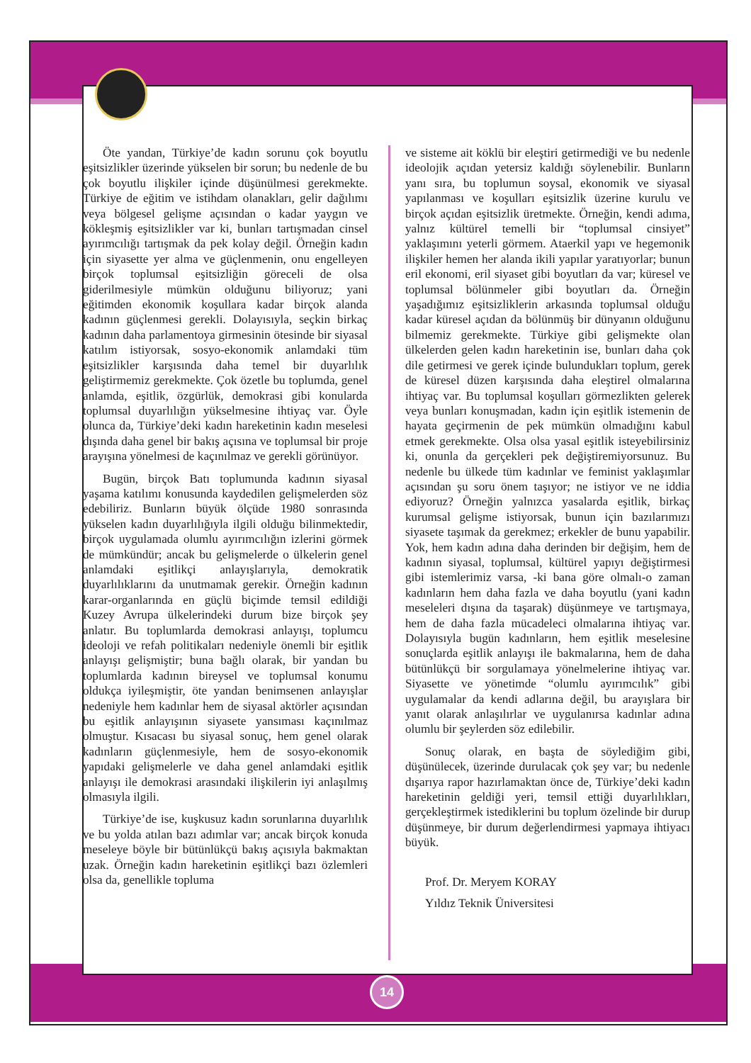Öte yandan, Türkiye’de kadın sorunu çok boyutlu eşitsizlikler üzerinde yükselen bir sorun; bu nedenle de bu çok boyutlu ilişkiler içinde düşünülmesi gerekmekte. Türkiye de eğitim ve istihdam olanakları, gelir dağılımı veya bölgesel gelişme açısından o kadar yaygın ve kökleşmiş eşitsizlikler var ki, bunları tartışmadan cinsel ayırımcılığı tartışmak da pek kolay değil. Örneğin kadın için siyasette yer alma ve güçlenmenin, onu engelleyen birçok toplumsal eşitsizliğin göreceli de olsa giderilmesiyle mümkün olduğunu biliyoruz; yani eğitimden ekonomik koşullara kadar birçok alanda kadının güçlenmesi gerekli. Dolayısıyla, seçkin birkaç kadının daha parlamentoya girmesinin ötesinde bir siyasal katılım istiyorsak, sosyo-ekonomik anlamdaki tüm eşitsizlikler karşısında daha temel bir duyarlılık geliştirmemiz gerekmekte. Çok özetle bu toplumda, genel anlamda, eşitlik, özgürlük, demokrasi gibi konularda toplumsal duyarlılığın yükselmesine ihtiyaç var. Öyle olunca da, Türkiye’deki kadın hareketinin kadın meselesi dışında daha genel bir bakış açısına ve toplumsal bir proje arayışına yönelmesi de kaçınılmaz ve gerekli görünüyor.
Bugün, birçok Batı toplumunda kadının siyasal yaşama katılımı konusunda kaydedilen gelişmelerden söz edebiliriz. Bunların büyük ölçüde 1980 sonrasında yükselen kadın duyarlılığıyla ilgili olduğu bilinmektedir, birçok uygulamada olumlu ayırımcılığın izlerini görmek de mümkündür; ancak bu gelişmelerde o ülkelerin genel anlamdaki eşitlikçi anlayışlarıyla, demokratik duyarlılıklarını da unutmamak gerekir. Örneğin kadının karar-organlarında en güçlü biçimde temsil edildiği Kuzey Avrupa ülkelerindeki durum bize birçok şey anlatır. Bu toplumlarda demokrasi anlayışı, toplumcu ideoloji ve refah politikaları nedeniyle önemli bir eşitlik anlayışı gelişmiştir; buna bağlı olarak, bir yandan bu toplumlarda kadının bireysel ve toplumsal konumu oldukça iyileşmiştir, öte yandan benimsenen anlayışlar nedeniyle hem kadınlar hem de siyasal aktörler açısından bu eşitlik anlayışının siyasete yansıması kaçınılmaz olmuştur. Kısacası bu siyasal sonuç, hem genel olarak kadınların güçlenmesiyle, hem de sosyo-ekonomik yapıdaki gelişmelerle ve daha genel anlamdaki eşitlik anlayışı ile demokrasi arasındaki ilişkilerin iyi anlaşılmış olmasıyla ilgili.
Türkiye’de ise, kuşkusuz kadın sorunlarına duyarlılık ve bu yolda atılan bazı adımlar var; ancak birçok konuda meseleye böyle bir bütünlükçü bakış açısıyla bakmaktan uzak. Örneğin kadın hareketinin eşitlikçi bazı özlemleri olsa da, genellikle topluma
ve sisteme ait köklü bir eleştiri getirmediği ve bu nedenle ideolojik açıdan yetersiz kaldığı söylenebilir. Bunların yanı sıra, bu toplumun soysal, ekonomik ve siyasal yapılanması ve koşulları eşitsizlik üzerine kurulu ve birçok açıdan eşitsizlik üretmekte. Örneğin, kendi adıma, yalnız kültürel temelli bir “toplumsal cinsiyet” yaklaşımını yeterli görmem. Ataerkil yapı ve hegemonik ilişkiler hemen her alanda ikili yapılar yaratıyorlar; bunun eril ekonomi, eril siyaset gibi boyutları da var; küresel ve toplumsal bölünmeler gibi boyutları da. Örneğin yaşadığımız eşitsizliklerin arkasında toplumsal olduğu kadar küresel açıdan da bölünmüş bir dünyanın olduğunu bilmemiz gerekmekte. Türkiye gibi gelişmekte olan ülkelerden gelen kadın hareketinin ise, bunları daha çok dile getirmesi ve gerek içinde bulundukları toplum, gerek de küresel düzen karşısında daha eleştirel olmalarına ihtiyaç var. Bu toplumsal koşulları görmezlikten gelerek veya bunları konuşmadan, kadın için eşitlik istemenin de hayata geçirmenin de pek mümkün olmadığını kabul etmek gerekmekte. Olsa olsa yasal eşitlik isteyebilirsiniz ki, onunla da gerçekleri pek değiştiremiyorsunuz. Bu nedenle bu ülkede tüm kadınlar ve feminist yaklaşımlar açısından şu soru önem taşıyor; ne istiyor ve ne iddia ediyoruz? Örneğin yalnızca yasalarda eşitlik, birkaç kurumsal gelişme istiyorsak, bunun için bazılarımızı siyasete taşımak da gerekmez; erkekler de bunu yapabilir. Yok, hem kadın adına daha derinden bir değişim, hem de kadının siyasal, toplumsal, kültürel yapıyı değiştirmesi gibi istemlerimiz varsa, -ki bana göre olmalı-o zaman kadınların hem daha fazla ve daha boyutlu (yani kadın meseleleri dışına da taşarak) düşünmeye ve tartışmaya, hem de daha fazla mücadeleci olmalarına ihtiyaç var. Dolayısıyla bugün kadınların, hem eşitlik meselesine sonuçlarda eşitlik anlayışı ile bakmalarına, hem de daha bütünlükçü bir sorgulamaya yönelmelerine ihtiyaç var. Siyasette ve yönetimde “olumlu ayırımcılık” gibi uygulamalar da kendi adlarına değil, bu arayışlara bir yanıt olarak anlaşılırlar ve uygulanırsa kadınlar adına olumlu bir şeylerden söz edilebilir.
Sonuç olarak, en başta de söylediğim gibi, düşünülecek, üzerinde durulacak çok şey var; bu nedenle dışarıya rapor hazırlamaktan önce de, Türkiye’deki kadın hareketinin geldiği yeri, temsil ettiği duyarlılıkları, gerçekleştirmek istediklerini bu toplum özelinde bir durup düşünmeye, bir durum değerlendirmesi yapmaya ihtiyacı büyük.
Prof. Dr. Meryem KORAY
Yıldız Teknik Üniversitesi
14